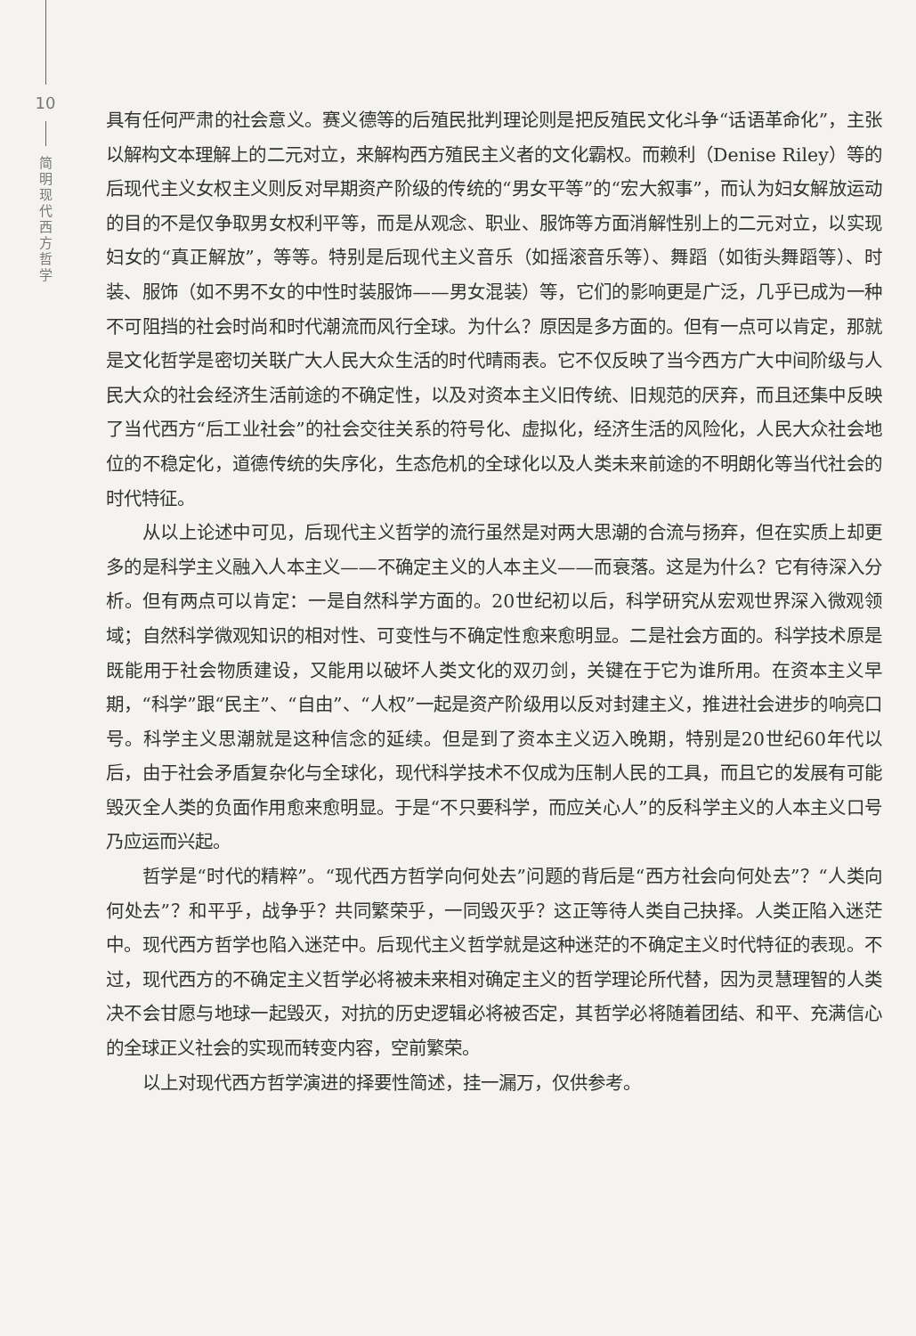10
简
明
现
代
西
方
哲
学
具有任何严肃的社会意义。赛义德等的后殖民批判理论则是把反殖民文化斗争“话语革命化”，主张以解构文本理解上的二元对立，来解构西方殖民主义者的文化霸权。而赖利（Denise Riley）等的后现代主义女权主义则反对早期资产阶级的传统的“男女平等”的“宏大叙事”，而认为妇女解放运动的目的不是仅争取男女权利平等，而是从观念、职业、服饰等方面消解性别上的二元对立，以实现妇女的“真正解放”，等等。特别是后现代主义音乐（如摇滚音乐等）、舞蹈（如街头舞蹈等）、时装、服饰（如不男不女的中性时装服饰——男女混装）等，它们的影响更是广泛，几乎已成为一种不可阻挡的社会时尚和时代潮流而风行全球。为什么？原因是多方面的。但有一点可以肯定，那就是文化哲学是密切关联广大人民大众生活的时代晴雨表。它不仅反映了当今西方广大中间阶级与人民大众的社会经济生活前途的不确定性，以及对资本主义旧传统、旧规范的厌弃，而且还集中反映了当代西方“后工业社会”的社会交往关系的符号化、虚拟化，经济生活的风险化，人民大众社会地位的不稳定化，道德传统的失序化，生态危机的全球化以及人类未来前途的不明朗化等当代社会的时代特征。
从以上论述中可见，后现代主义哲学的流行虽然是对两大思潮的合流与扬弃，但在实质上却更多的是科学主义融入人本主义——不确定主义的人本主义——而衰落。这是为什么？它有待深入分析。但有两点可以肯定：一是自然科学方面的。20世纪初以后，科学研究从宏观世界深入微观领域；自然科学微观知识的相对性、可变性与不确定性愈来愈明显。二是社会方面的。科学技术原是既能用于社会物质建设，又能用以破坏人类文化的双刃剑，关键在于它为谁所用。在资本主义早期，“科学”跟“民主”、“自由”、“人权”一起是资产阶级用以反对封建主义，推进社会进步的响亮口号。科学主义思潮就是这种信念的延续。但是到了资本主义迈入晚期，特别是20世纪60年代以后，由于社会矛盾复杂化与全球化，现代科学技术不仅成为压制人民的工具，而且它的发展有可能毁灭全人类的负面作用愈来愈明显。于是“不只要科学，而应关心人”的反科学主义的人本主义口号乃应运而兴起。
哲学是“时代的精粹”。“现代西方哲学向何处去”问题的背后是“西方社会向何处去”？“人类向何处去”？和平乎，战争乎？共同繁荣乎，一同毁灭乎？这正等待人类自己抉择。人类正陷入迷茫中。现代西方哲学也陷入迷茫中。后现代主义哲学就是这种迷茫的不确定主义时代特征的表现。不过，现代西方的不确定主义哲学必将被未来相对确定主义的哲学理论所代替，因为灵慧理智的人类决不会甘愿与地球一起毁灭，对抗的历史逻辑必将被否定，其哲学必将随着团结、和平、充满信心的全球正义社会的实现而转变内容，空前繁荣。
以上对现代西方哲学演进的择要性简述，挂一漏万，仅供参考。